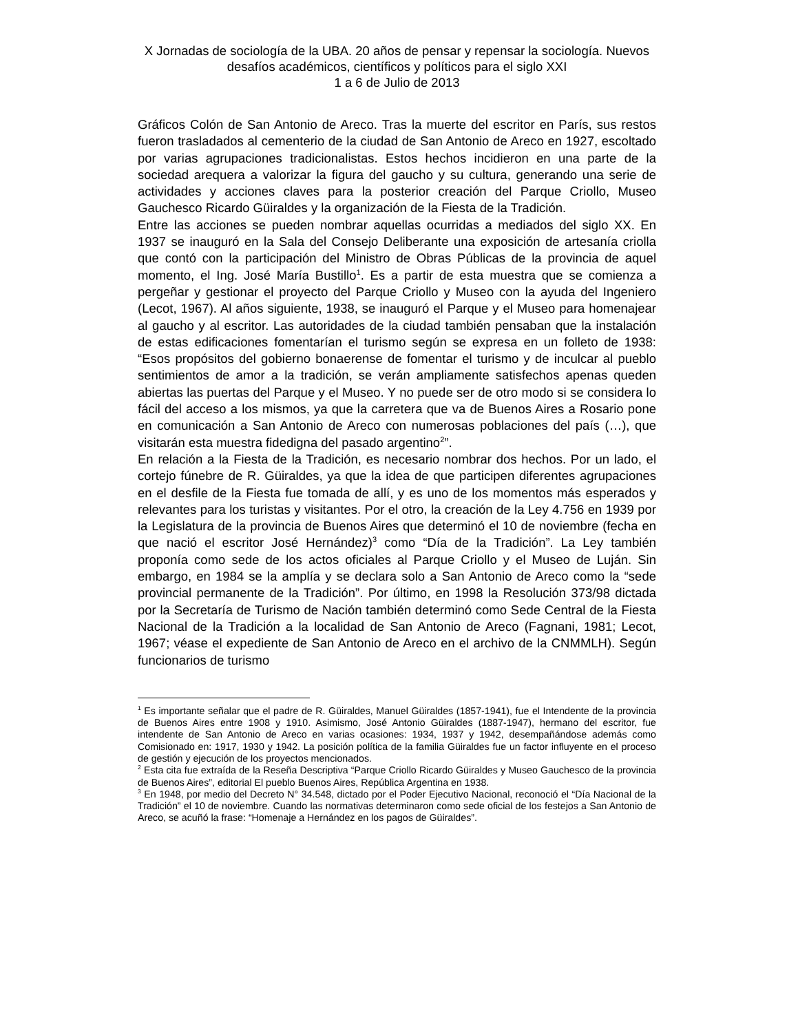X Jornadas de sociología de la UBA. 20 años de pensar y repensar la sociología. Nuevos desafíos académicos, científicos y políticos para el siglo XXI
1 a 6 de Julio de 2013
Gráficos Colón de San Antonio de Areco. Tras la muerte del escritor en París, sus restos fueron trasladados al cementerio de la ciudad de San Antonio de Areco en 1927, escoltado por varias agrupaciones tradicionalistas. Estos hechos incidieron en una parte de la sociedad arequera a valorizar la figura del gaucho y su cultura, generando una serie de actividades y acciones claves para la posterior creación del Parque Criollo, Museo Gauchesco Ricardo Güiraldes y la organización de la Fiesta de la Tradición.
Entre las acciones se pueden nombrar aquellas ocurridas a mediados del siglo XX. En 1937 se inauguró en la Sala del Consejo Deliberante una exposición de artesanía criolla que contó con la participación del Ministro de Obras Públicas de la provincia de aquel momento, el Ing. José María Bustillo<sup>1</sup>. Es a partir de esta muestra que se comienza a pergeñar y gestionar el proyecto del Parque Criollo y Museo con la ayuda del Ingeniero (Lecot, 1967). Al años siguiente, 1938, se inauguró el Parque y el Museo para homenajear al gaucho y al escritor. Las autoridades de la ciudad también pensaban que la instalación de estas edificaciones fomentarían el turismo según se expresa en un folleto de 1938: “Esos propósitos del gobierno bonaerense de fomentar el turismo y de inculcar al pueblo sentimientos de amor a la tradición, se verán ampliamente satisfechos apenas queden abiertas las puertas del Parque y el Museo. Y no puede ser de otro modo si se considera lo fácil del acceso a los mismos, ya que la carretera que va de Buenos Aires a Rosario pone en comunicación a San Antonio de Areco con numerosas poblaciones del país (…), que visitarán esta muestra fidedigna del pasado argentino<sup>2</sup>”.
En relación a la Fiesta de la Tradición, es necesario nombrar dos hechos. Por un lado, el cortejo fúnebre de R. Güiraldes, ya que la idea de que participen diferentes agrupaciones en el desfile de la Fiesta fue tomada de allí, y es uno de los momentos más esperados y relevantes para los turistas y visitantes. Por el otro, la creación de la Ley 4.756 en 1939 por la Legislatura de la provincia de Buenos Aires que determinó el 10 de noviembre (fecha en que nació el escritor José Hernández)<sup>3</sup> como “Día de la Tradición”. La Ley también proponía como sede de los actos oficiales al Parque Criollo y el Museo de Luján. Sin embargo, en 1984 se la amplía y se declara solo a San Antonio de Areco como la “sede provincial permanente de la Tradición”. Por último, en 1998 la Resolución 373/98 dictada por la Secretaría de Turismo de Nación también determinó como Sede Central de la Fiesta Nacional de la Tradición a la localidad de San Antonio de Areco (Fagnani, 1981; Lecot, 1967; véase el expediente de San Antonio de Areco en el archivo de la CNMMLH). Según funcionarios de turismo
<sup>1</sup> Es importante señalar que el padre de R. Güiraldes, Manuel Güiraldes (1857-1941), fue el Intendente de la provincia de Buenos Aires entre 1908 y 1910. Asimismo, José Antonio Güiraldes (1887-1947), hermano del escritor, fue intendente de San Antonio de Areco en varias ocasiones: 1934, 1937 y 1942, desempañándose además como Comisionado en: 1917, 1930 y 1942. La posición política de la familia Güiraldes fue un factor influyente en el proceso de gestión y ejecución de los proyectos mencionados.
<sup>2</sup> Esta cita fue extraída de la Reseña Descriptiva “Parque Criollo Ricardo Güiraldes y Museo Gauchesco de la provincia de Buenos Aires”, editorial El pueblo Buenos Aires, República Argentina en 1938.
<sup>3</sup> En 1948, por medio del Decreto N° 34.548, dictado por el Poder Ejecutivo Nacional, reconoció el “Día Nacional de la Tradición” el 10 de noviembre. Cuando las normativas determinaron como sede oficial de los festejos a San Antonio de Areco, se acuñó la frase: “Homenaje a Hernández en los pagos de Güiraldes”.